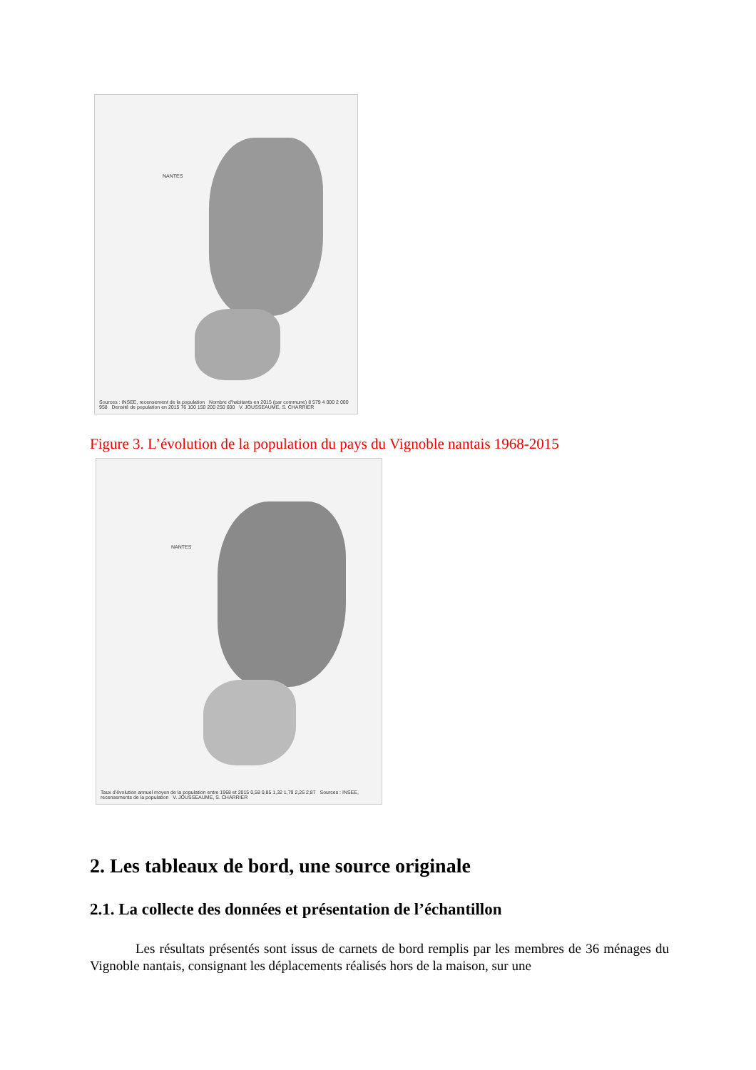NANTES
Sources : INSEE, recensement de la population Nombre d'habitants en 2015 (par commune) 8 579 4 000 2 000 958 Densité de population en 2015 76 100 150 200 250 600 V. JOUSSEAUME, S. CHARRIER
Figure 3. L’évolution de la population du pays du Vignoble nantais 1968-2015
NANTES
Taux d’évolution annuel moyen de la population entre 1968 et 2015 0,58 0,85 1,32 1,79 2,26 2,87 Sources : INSEE, recensements de la population V. JOUSSEAUME, S. CHARRIER
2. Les tableaux de bord, une source originale
2.1. La collecte des données et présentation de l’échantillon
Les résultats présentés sont issus de carnets de bord remplis par les membres de 36 ménages du Vignoble nantais, consignant les déplacements réalisés hors de la maison, sur une